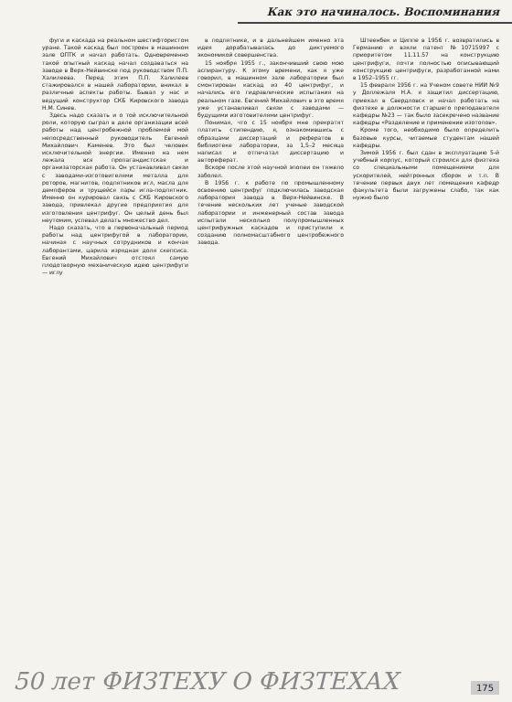Как это начиналось. Воспоминания
фуги и каскада на реальном шестифтористом уране. Такой каскад был построен в машинном зале ОПТК и начал работать. Одновременно такой опытный каскад начал создаваться на заводе в Верх-Нейвинске под руководством П.П. Халилеева. Перед этим П.П. Халилеев стажировался в нашей лаборатории, вникал в различные аспекты работы. Бывал у нас и ведущий конструктор СКБ Кировского завода Н.М. Синев.
Здесь надо сказать и о той исключительной роли, которую сыграл в деле организации всей работы над центробежной проблемой мой непосредственный руководитель Евгений Михайлович Каменев. Это был человек исключительной энергии. Именно на нем лежала вся пропагандистская и организаторская работа. Он устанавливал связи с заводами-изготовителями металла для роторов, магнитов, подпятников игл, масла для демпферов и трущейся пары игла-подпятник. Именно он курировал связь с СКБ Кировского завода, привлекал другие предприятия для изготовления центрифуг. Он целый день был неутомим, успевал делать множество дел.
Надо сказать, что в первоначальный период работы над центрифугой в лаборатории, начиная с научных сотрудников и кончая лаборантами, царила изрядная доля скепсиса. Евгений Михайлович отстоял самую плодотворную механическую идею центрифуги — иглу
в подпятнике, и в дальнейшем именно эта идея дорабатывалась до диктуемого экономикой совершенства.
15 ноября 1955 г., закончивший свою мою аспирантуру. К этому времени, как я уже говорил, в машинном зале лаборатории был смонтирован каскад из 40 центрифуг, и начались его гидравлические испытания на реальном газе. Евгений Михайлович в это время уже устанавливал связи с заводами — будущими изготовителями центрифуг.
Понимая, что с 15 ноября мне прекратят платить стипендию, я, ознакомившись с образцами диссертаций и рефератов в библиотеке лаборатории, за 1,5–2 месяца написал и отпечатал диссертацию и автореферат.
Вскоре после этой научной эпопеи он тяжело заболел.
В 1956 г. к работе по промышленному освоению центрифуг подключилась заводская лаборатория завода в Верх-Нейвинске. В течение нескольких лет ученые заводской лаборатории и инженерный состав завода испытали несколько полупромышленных центрифужных каскадов и приступили к созданию полномасштабного центробежного завода.
Штеенбек и Циппе в 1956 г. возвратились в Германию и взяли патент №10715997 с приоритетом 11.11.57 на конструкцию центрифуги, почти полностью описывающий конструкцию центрифуги, разработанной нами в 1952–1955 гг.
15 февраля 1956 г. на Ученом совете НИИ №9 у Доллежаля Н.А. я защитил диссертацию, приехал в Свердловск и начал работать на физтехе в должности старшего преподавателя кафедры №23 — так было засекречено название кафедры «Разделение и применение изотопов».
Кроме того, необходимо было определить базовые курсы, читаемые студентам нашей кафедры.
Зимой 1956 г. был сдан в эксплуатацию 5-й учебный корпус, который строился для физтеха со специальными помещениями для ускорителей, нейтронных сборок и т.п. В течение первых двух лет помещения кафедр факультета были загружены слабо, так как нужно было
50 лет ФИЗТЕХУ О ФИЗТЕХАХ 175